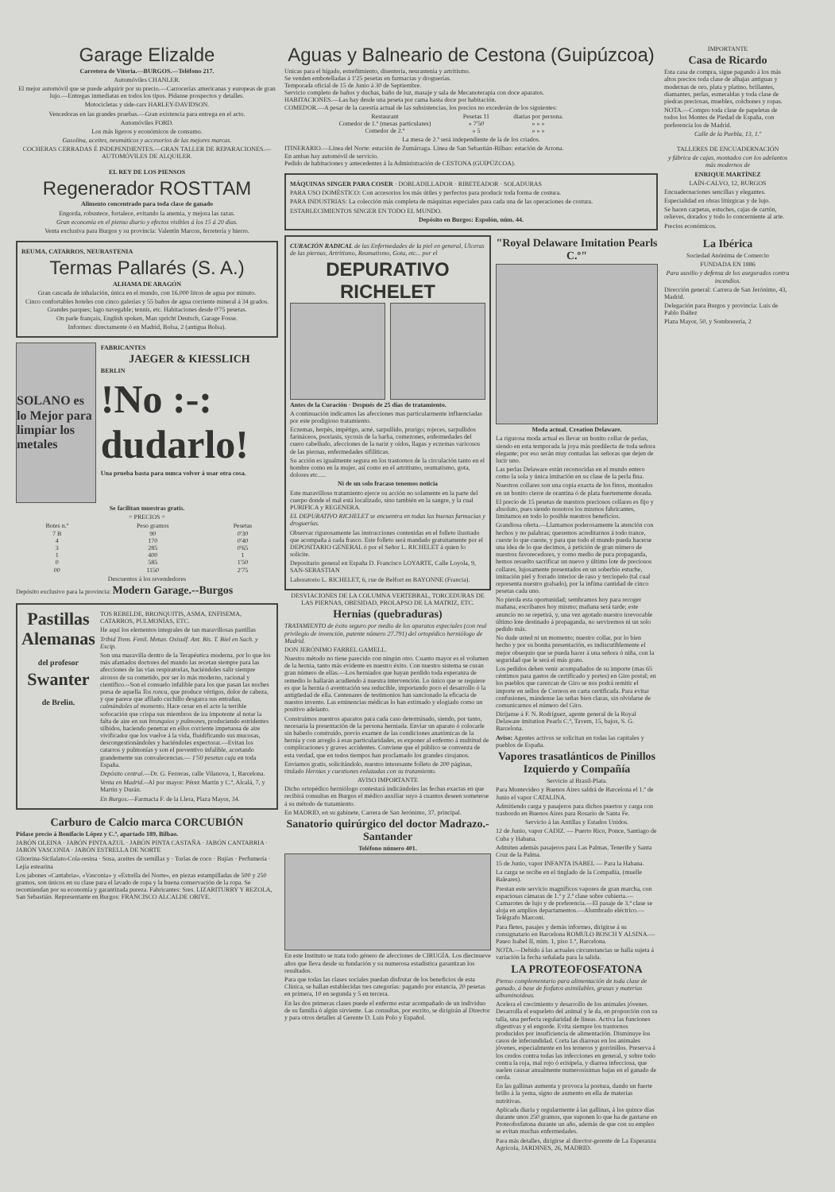Garage Elizalde
Carretera de Vitoria.---BURGOS.---Teléfono 217.
Automóviles CHANLER.
El mejor automóvil que se puede adquirir por su precio.—Carrocerías americanas y europeas de gran lujo.—Entregas inmediatas en todos los tipos. Pídanse prospectos y detalles.
Motocicletas y side-cars HARLEY-DAVIDSON.
Vencedoras en las grandes pruebas.—Gran existencia para entrega en el acto.
Automóviles FORD.
Los más ligeros y económicos de consumo.
Gasolina, aceites, neumáticos y accesorios de las mejores marcas.
COCHERAS CERRADAS É INDEPENDIENTES.—GRAN TALLER DE REPARACIONES.—AUTOMÓVILES DE ALQUILER.
EL REY DE LOS PIENSOS
Regenerador ROSTTAM
Alimento concentrado para toda clase de ganado
Engorda, robustece, fortalece, evitando la anemia, y mejora las razas.
Gran economía en el pienso diario y efectos visibles á los 15 á 20 días.
Venta exclusiva para Burgos y su provincia: Valentín Marcos, ferretería y hierro.
REUMA, CATARROS, NEURASTENIA
Termas Pallarés (S. A.)
ALHAMA DE ARAGÓN
Gran cascada de inhalación, única en el mundo, con 16.000 litros de agua por minuto.
Cinco confortables hoteles con cinco galerías y 55 baños de agua corriente mineral á 34 grados. Grandes parques; lago navegable; tennis, etc. Habitaciones desde 0'75 pesetas.
On parle français, English spoken, Man spricht Deutsch, Garage Fosse.
Informes: directamente ó en Madrid, Bolsa, 2 (antigua Bolsa).
SOLANO es lo Mejor para limpiar los metales
FABRICANTES
JAEGER & KIESSLICH
BERLIN
!No :-: dudarlo!
Una prueba basta para nunca volver á usar otra cosa.
Se facilitan muestras gratis.
= PRECIOS =
| Botes n.º | Peso gramos | Pesetas |
| --- | --- | --- |
| 7 B | 90 | 0'30 |
| 4 | 170 | 0'40 |
| 3 | 285 | 0'65 |
| 1 | 400 | 1 |
| 0 | 585 | 1'50 |
| 00 | 1150 | 2'75 |
Descuentos á los revendedores
Depósito exclusivo para la provincia: Modern Garage.--Burgos
Pastillas
Alemanas
del profesor
Swanter
de Brelin.
TOS REBELDE, BRONQUITIS, ASMA, ENFISEMA, CATARROS, PULMONÍAS, ETC.
He aquí los elementos integrales de tan maravillosas pastillas
Tribid Trem. Fenil. Metan. Oxisulf. Ant. Bis. T. Biel en Sach. y Excip.
Son una maravilla dentro de la Terapéutica moderna, por lo que los más afamados doctores del mundo las recetan siempre para las afecciones de las vías respiratorias, haciéndoles salir siempre airosos de su cometido, por ser lo más moderno, racional y científico.--Son el consuelo infalible para los que pasan las noches presa de aquella Tos ronca, que produce vértigos, dolor de cabeza, y que parece que afilado cuchillo desgarra sus entrañas, calmándoles al momento. Hace cesar en el acto la terrible sofocación que crispa sus miembros de ira impotente al notar la falta de aire en sus bronquios y pulmones, produciendo estridentes silbidos, haciendo penetrar en ellos corriente impetuosa de aire vivificador que los vuelve á la vida, fluidificando sus mucosas, descongestionándoles y haciéndoles expectorar.—Evitan los catarros y pulmonías y son el preventivo infalible, acortando grandemente sus convalecencias.— 1'50 pesetas caja en toda España.
Depósito central.—Dr. G. Ferreras, calle Vilanova, 1, Barcelona.
Venta en Madrid.--Al por mayor: Pérez Martín y C.ª, Alcalá, 7, y Martín y Durán.
En Burgos.—Farmacia F. de la Llera, Plaza Mayor, 34.
Carburo de Calcio marca CORCUBIÓN
Pídase precio á Bonifacio López y C.ª, apartado 189, Bilbao.
JABÓN OLEINA · JABÓN PINTA AZUL · JABÓN PINTA CASTAÑA · JABÓN CANTABRIA · JABÓN VASCONIA · JABÓN ESTRELLA DE NORTE
Glicerina-Sicilalato-Cola-resina · Sosa, aceites de semillas y · Torlas de coco · Bujías · Perfumería · Lejía estearina
Los jabones «Cantabria», «Vasconia» y «Estrella del Norte», en piezas estampilladas de 500 y 250 gramos, son únicos en su clase para el lavado de ropa y la buena conservación de la ropa. Se recomiendan por su economía y garantizada pureza. Fabricantes: Sres. LIZARITURRY Y REZOLA, San Sebastián. Representante en Burgos: FRANCISCO ALCALDE ORIVE.
Aguas y Balneario de Cestona (Guipúzcoa)
Unicas para el hígado, estreñimiento, disentería, neurastenia y artritismo.
Se venden embotelladas á 1'25 pesetas en farmacias y droguerías.
Temporada oficial de 15 de Junio á 30 de Septiembre.
Servicio completo de baños y duchas, baño de luz, masaje y sala de Mecanoterapia con doce aparatos.
HABITACIONES.—Las hay desde una peseta por cama hasta doce por habitación.
COMEDOR.—A pesar de la carestía actual de las subsistencias, los precios no excederán de los siguientes:
| Restaurant | Pesetas 11 | diarias por persona. |
| Comedor de 1.º (mesas particulares) | » 7'50 | » » » |
| Comedor de 2.º | » 5 | » » » |
La mesa de 2.ª será independiente de la de los criados.
ITINERARIO.—Línea del Norte: estación de Zumárraga. Línea de San Sebastián-Bilbao: estación de Arrona.
En ambas hay automóvil de servicio.
Pedido de habitaciones y antecedentes á la Administración de CESTONA (GUIPÚZCOA).
MÁQUINAS SINGER PARA COSER · DOBLADILLADOR · RIBETEADOR · SOLADURAS
PARA USO DOMÉSTICO: Con accesorios los más útiles y perfectos para producir toda forma de costura.
PARA INDUSTRIAS: La colección más completa de máquinas especiales para cada una de las operaciones de costura.
ESTABLECIMIENTOS SINGER EN TODO EL MUNDO.
Depósito en Burgos: Espolón, núm. 44.
CURACIÓN RADICAL de las Enfermedades de la piel en general, Ulceras de las piernas, Artritismo, Reumatismo, Gota, etc... por el
DEPURATIVO RICHELET
Antes de la Curación · Después de 25 días de tratamiento.
A continuación indicamos las afecciones mas particularmente influenciadas por este prodigioso tratamiento.
Eczemas, herpès, impétigo, acné, sarpullido, prurigo; rojeces, sarpullidos farináceos, psoriasis, sycosis de la barba, comezones, enfermedades del cuero cabelludo, afecciones de la nariz y oídos, llagas y eczemas varicosos de las piernas, enfermedades sifilíticas.
Su acción es igualmente segura en los trastornos de la circulación tanto en el hombre como en la mujer, así como en el artritismo, reumatismo, gota, dolores etc.....
Ni de un solo fracaso tenemos noticia
Este maravilloso tratamiento ejerce su acción no solamente en la parte del cuerpo donde el mal está localizado, sino también en la sangre, y la cual PURIFICA y REGENERA.
EL DEPURATIVO RICHELET se encuentra en todas las buenas farmacias y droguerías.
Observar rigurosamente las instrucciones contenidas en el folleto ilustrado que acompaña á cada frasco. Este folleto será mandado gratuitamente por el DEPOSITARIO GENERAL ó por el Señor L. RICHELET á quien lo solicite.
Depositario general en España D. Francisco LOYARTE, Calle Loyola, 9, SAN-SEBASTIAN
Laboratorio L. RICHELET, 6, rue de Belfort en BAYONNE (Francia).
DESVIACIONES DE LA COLUMNA VERTEBRAL, TORCEDURAS DE LAS PIERNAS, OBESIDAD, PROLAPSO DE LA MATRIZ, ETC.
Hernias (quebraduras)
TRATAMIENTO de éxito seguro por medio de los aparatos especiales (con real privilegio de invención, patente número 27.791) del ortopédico herniólogo de Madrid.
DON JERÓNIMO FARREL GAMELL.
Nuestro método no tiene parecido con ningún otro. Cuanto mayor es el volumen de la hernia, tanto más evidente es nuestro éxito. Con nuestro sistema se curan gran número de ellas.—Los herniados que hayan perdido toda esperanza de remedio lo hallarán acudiendo á nuestra intervención. Lo único que se requiere es que la hernia ó aventración sea reducible, importando poco el desarrollo ó la antigüedad de ella. Centenares de testimonios han sancionado la eficacia de nuestro invento. Las eminencias médicas lo han estimado y elogiado como un positivo adelanto.
Construímos nuestros aparatos para cada caso determinado, siendo, por tanto, necesaria la presentación de la persona herniada. Enviar un aparato ó colocarle sin haberlo construído, previo examen de las condiciones anatómicas de la hernia y con arreglo á esas particularidades, es exponer al enfermo á multitud de complicaciones y graves accidentes. Conviene que el público se convenza de esta verdad, que en todos tiempos han proclamado los grandes cirujanos.
Enviamos gratis, solicitándolo, nuestro interesante folleto de 200 páginas, titulado Hernias y cuestiones enlazadas con su tratamiento.
AVISO IMPORTANTE
Dicho ortopédico herniólogo contestará indicándoles las fechas exactas en que recibirá consultas en Burgos el médico auxiliar suyo á cuantos deseen someterse á su método de tratamiento.
En MADRID, en su gabinete, Carrera de San Jerónimo, 37, principal.
Sanatorio quirúrgico del doctor Madrazo.-Santander
Teléfono número 401.
En este Instituto se trata todo género de afecciones de CIRUGÍA. Los diecinueve años que lleva desde su fundación y su numerosa estadística garantizan los resultados.
Para que todas las clases sociales puedan disfrutar de los beneficios de esta Clínica, se hallan establecidas tres categorías: pagando por estancia, 20 pesetas en primera, 10 en segunda y 5 en tercera.
En las dos primeras clases puede el enfermo estar acompañado de un individuo de su familia ó algún sirviente. Las consultas, por escrito, se dirigirán al Director y para otros detalles al Gerente D. Luis Polo y Español.
"Royal Delaware Imitation Pearls C.º"
Moda actual. Creation Delaware.
La rigurosa moda actual es llevar un bonito collar de perlas, siendo en esta temporada la joya más predilecta de toda señora elegante; por eso serán muy contadas las señoras que dejen de lucir uno.
Las perlas Delaware están reconocidas en el mundo entero como la sola y única imitación en su clase de la perla fina.
Nuestros collares son una copia exacta de los finos, montados en un bonito cierre de orantina ó de plata fuertemente dorada.
El precio de 15 pesetas de nuestros preciosos collares es fijo y absoluto, pues siendo nosotros los mismos fabricantes, limitamos en todo lo posible nuestros beneficios.
Grandiosa oferta.—Llamamos poderosamente la atención con hechos y no palabras; queremos acreditarnos á todo trance, cueste lo que cueste, y para que todo el mundo pueda hacerse una idea de lo que decimos, á petición de gran número de nuestros favorecedores, y como medio de pura propaganda, hemos resuelto sacrificar un nuevo y último lote de preciosos collares, lujosamente presentados en un soberbio estuche, imitación piel y forrado interior de raso y terciopelo (tal cual representa nuestro grabado), por la ínfima cantidad de cinco pesetas cada uno.
No pierda esta oportunidad; sembramos hoy para recoger mañana; escríbanos hoy mismo; mañana será tarde; este anuncio no se repetirá, y, una vez agotado nuestro irrevocable último lote destinado á propaganda, no serviremos ni un solo pedido más.
No dude usted ni un momento; nuestro collar, por lo bien hecho y por su bonita presentación, es indiscutiblemente el mejor obsequio que se pueda hacer á una señora ó niña, con la seguridad que le será el más grato.
Los pedidos deben venir acompañados de su importe (mas 65 céntimos para gastos de certificado y portes) en Giro postal; en los pueblos que carezcan de Giro se nos podrá remitir el importe en sellos de Correos en carta certificada. Para evitar confusiones, mándense las señas bien claras, sin olvidarse de comunicarnos el número del Giro.
Diríjanse á F. N. Rodríguez, agente general de la Royal Delaware imitation Pearls C.º, Tavern, 15, bajos, S. G. Barcelona.
Aviso: Agentes activos se solicitan en todas las capitales y pueblos de España.
Vapores trasatlánticos de Pinillos Izquierdo y Compañía
Servicio al Brasil-Plata.
Para Montevideo y Buenos Aires saldrá de Barcelona el 1.º de Junio el vapor CATALINA.
Admitiendo carga y pasajeros para dichos puertos y carga con trasbordo en Buenos Aires para Rosario de Santa Fe.
Servicio á las Antillas y Estados Unidos.
12 de Junio, vapor CADIZ. — Puerto Rico, Ponce, Santiago de Cuba y Habana.
Admiten además pasajeros para Las Palmas, Tenerife y Santa Cruz de la Palma.
15 de Junio, vapor INFANTA ISABEL — Para la Habana.
La carga se recibe en el tinglado de la Compañía, (muelle Baleares).
Prestan este servicio magníficos vapores de gran marcha, con espaciosas cámaras de 1.ª y 2.ª clase sobre cubierta.—Camarotes de lujo y de preferencia.—El pasaje de 3.ª clase se aloja en amplios departamentos.—Alumbrado eléctrico.—Telégrafo Marconi.
Para fletes, pasajes y demás informes, dirigirse á su consignatario en Barcelona ROMULO BOSCH Y ALSINA.—Paseo Isabel II, núm. 1, piso 1.º, Barcelona.
NOTA.—Debido á las actuales circunstancias se halla sujeta á variación la fecha señalada para la salida.
LA PROTEOFOSFATONA
Pienso complementario para alimentación de toda clase de ganado, á base de fosfatos asimilables, grasas y materias albuminoideas.
Acelera el crecimiento y desarrollo de los animales jóvenes. Desarrolla el esqueleto del animal y le da, en proporción con su talla, una perfecta regularidad de líneas. Activa las funciones digestivas y el engorde. Evita siempre los trastornos producidos por insuficiencia de alimentación. Disminuye los casos de infecundidad. Corta las diarreas en los animales jóvenes, especialmente en los terneros y gorrinillos. Preserva á los cerdos contra todas las infecciones en general, y sobre todo contra la roja, mal rojo ó erisipela, y diarrea infecciosa, que suelen causar anualmente numerosísimas bajas en el ganado de cerda.
En las gallinas aumenta y provoca la postura, dando un fuerte brillo á la yema, signo de aumento en ella de materias nutritivas.
Aplicada diaria y regularmente á las gallinas, á los quince días durante unos 250 gramos, que suponen lo que ha de gastarse en Proteofosfatona durante un año, además de que con su empleo se evitan muchas enfermedades.
Para más detalles, dirigirse al director-gerente de La Esperanza Agrícola, JARDINES, 26, MADRID.
IMPORTANTE
Casa de Ricardo
Esta casa de compra, sigue pagando á los más altos precios toda clase de alhajas antiguas y modernas de oro, plata y platino, brillantes, diamantes, perlas, esmeraldas y toda clase de piedras preciosas, muebles, colchones y ropas.
NOTA.—Compro toda clase de papeletas de todos los Montes de Piedad de España, con preferencia los de Madrid.
Calle de la Puebla, 13, 1.º
TALLERES DE ENCUADERNACIÓN
y fábrica de cajas, montados con los adelantos más modernos de
ENRIQUE MARTÍNEZ
LAÍN-CALVO, 12, BURGOS
Encuadernaciones sencillas y elegantes.
Especialidad en obras litúrgicas y de lujo.
Se hacen carpetas, estuches, cajas de cartón, relieves, dorados y todo lo concerniente al arte.
Precios económicos.
La Ibérica
Sociedad Anónima de Comercio
FUNDADA EN 1886
Para auxilio y defensa de los asegurados contra incendios.
Dirección general: Carrera de San Jerónimo, 43, Madrid.
Delegación para Burgos y provincia: Luis de Pablo Ibáñez
Plaza Mayor, 50, y Sombrerería, 2